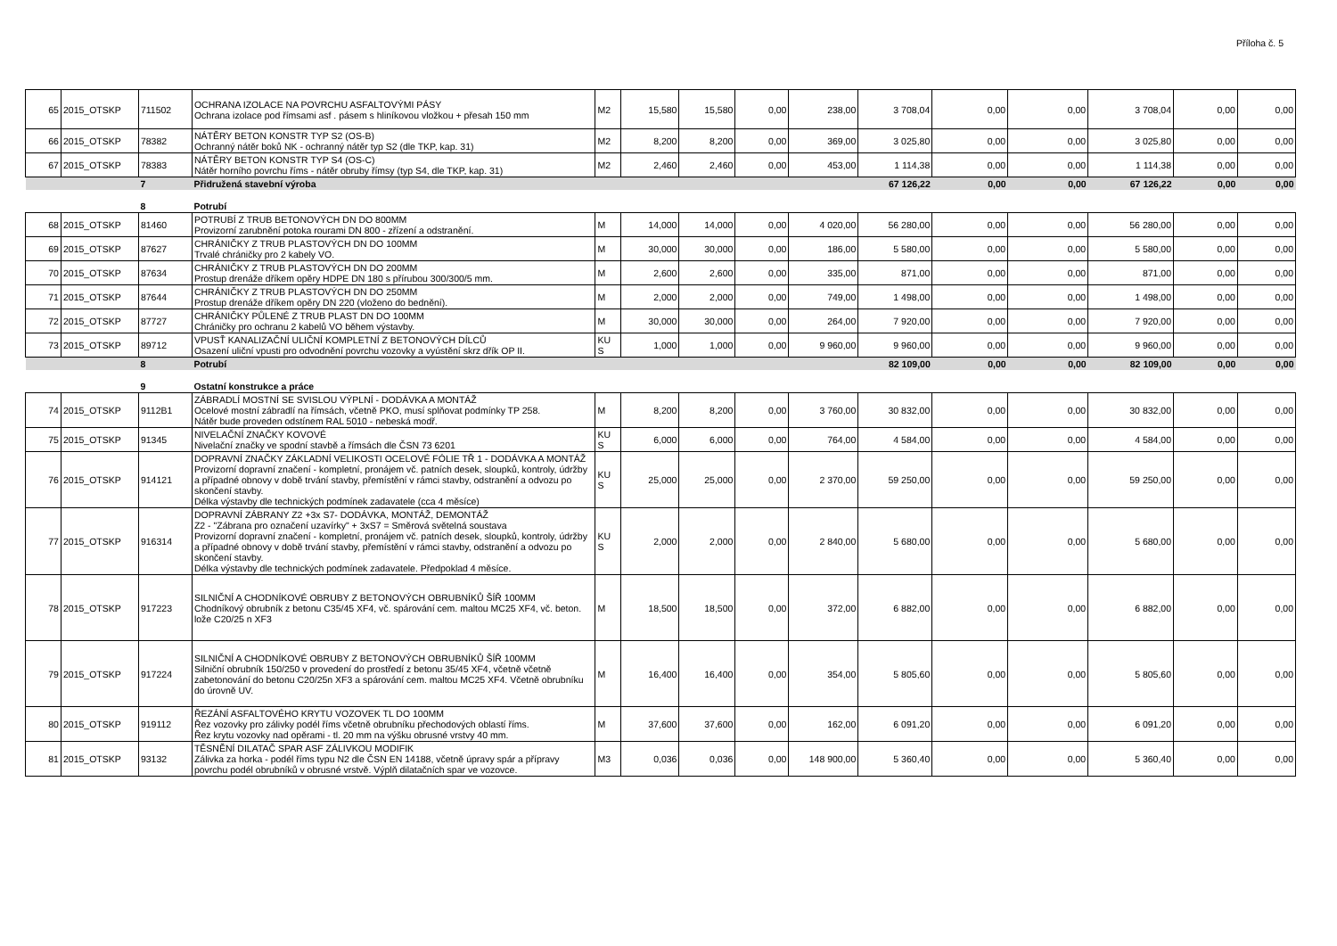Příloha č. 5
| 65 | 2015_OTSKP | 711502 | OCHRANA IZOLACE NA POVRCHU ASFALTOVÝMI PÁSY Ochrana izolace pod římsami asf . pásem s hliníkovou vložkou + přesah 150 mm | M2 | 15,580 | 15,580 | 0,00 | 238,00 | 3 708,04 | 0,00 | 0,00 | 3 708,04 | 0,00 | 0,00 |
| 66 | 2015_OTSKP | 78382 | NÁTĚRY BETON KONSTR TYP S2 (OS-B) Ochranný nátěr boků NK - ochranný nátěr typ S2 (dle TKP, kap. 31) | M2 | 8,200 | 8,200 | 0,00 | 369,00 | 3 025,80 | 0,00 | 0,00 | 3 025,80 | 0,00 | 0,00 |
| 67 | 2015_OTSKP | 78383 | NÁTĚRY BETON KONSTR TYP S4 (OS-C) Nátěr horního povrchu říms - nátěr obruby římsy (typ S4, dle TKP, kap. 31) | M2 | 2,460 | 2,460 | 0,00 | 453,00 | 1 114,38 | 0,00 | 0,00 | 1 114,38 | 0,00 | 0,00 |
| | | 7 | Přidružená stavební výroba | | | | | | 67 126,22 | 0,00 | 0,00 | 67 126,22 | 0,00 | 0,00 |
| | | 8 | Potrubí | | | | | | | | | | | |
| 68 | 2015_OTSKP | 81460 | POTRUBÍ Z TRUB BETONOVÝCH DN DO 800MM Provizorní zarubnění potoka rourami DN 800 - zřízení a odstranění. | M | 14,000 | 14,000 | 0,00 | 4 020,00 | 56 280,00 | 0,00 | 0,00 | 56 280,00 | 0,00 | 0,00 |
| 69 | 2015_OTSKP | 87627 | CHRÁNIČKY Z TRUB PLASTOVÝCH DN DO 100MM Trvalé chráničky pro 2 kabely VO. | M | 30,000 | 30,000 | 0,00 | 186,00 | 5 580,00 | 0,00 | 0,00 | 5 580,00 | 0,00 | 0,00 |
| 70 | 2015_OTSKP | 87634 | CHRÁNIČKY Z TRUB PLASTOVÝCH DN DO 200MM Prostup drenáže dříkem opěry HDPE DN 180 s přírubou 300/300/5 mm. | M | 2,600 | 2,600 | 0,00 | 335,00 | 871,00 | 0,00 | 0,00 | 871,00 | 0,00 | 0,00 |
| 71 | 2015_OTSKP | 87644 | CHRÁNIČKY Z TRUB PLASTOVÝCH DN DO 250MM Prostup drenáže dříkem opěry DN 220 (vloženo do bednění). | M | 2,000 | 2,000 | 0,00 | 749,00 | 1 498,00 | 0,00 | 0,00 | 1 498,00 | 0,00 | 0,00 |
| 72 | 2015_OTSKP | 87727 | CHRÁNIČKY PŮLENÉ Z TRUB PLAST DN DO 100MM Chráničky pro ochranu 2 kabelů VO během výstavby. | M | 30,000 | 30,000 | 0,00 | 264,00 | 7 920,00 | 0,00 | 0,00 | 7 920,00 | 0,00 | 0,00 |
| 73 | 2015_OTSKP | 89712 | VPUSŤ KANALIZAČNÍ ULIČNÍ KOMPLETNÍ Z BETONOVÝCH DÍLCŮ Osazení uliční vpusti pro odvodnění povrchu vozovky a vyústění skrz dřík OP II. | KU S | 1,000 | 1,000 | 0,00 | 9 960,00 | 9 960,00 | 0,00 | 0,00 | 9 960,00 | 0,00 | 0,00 |
| | | 8 | Potrubí | | | | | | 82 109,00 | 0,00 | 0,00 | 82 109,00 | 0,00 | 0,00 |
| | | 9 | Ostatní konstrukce a práce | | | | | | | | | | | |
| 74 | 2015_OTSKP | 9112B1 | ZÁBRADLÍ MOSTNÍ SE SVISLOU VÝPLNÍ - DODÁVKA A MONTÁŽ Ocelové mostní zábradlí na římsách, včetně PKO, musí splňovat podmínky TP 258. Nátěr bude proveden odstínem RAL 5010 - nebeská modř. | M | 8,200 | 8,200 | 0,00 | 3 760,00 | 30 832,00 | 0,00 | 0,00 | 30 832,00 | 0,00 | 0,00 |
| 75 | 2015_OTSKP | 91345 | NIVELAČNÍ ZNAČKY KOVOVÉ Nivelační značky ve spodní stavbě a římsách dle ČSN 73 6201 | KU S | 6,000 | 6,000 | 0,00 | 764,00 | 4 584,00 | 0,00 | 0,00 | 4 584,00 | 0,00 | 0,00 |
| 76 | 2015_OTSKP | 914121 | DOPRAVNÍ ZNAČKY ZÁKLADNÍ VELIKOSTI OCELOVÉ FÓLIE TŘ 1 - DODÁVKA A MONTÁŽ Provizorní dopravní značení - kompletní, pronájem vč. patních desek, sloupků, kontroly, údržby a případné obnovy v době trvání stavby, přemístění v rámci stavby, odstranění a odvozu po skončení stavby. Délka výstavby dle technických podmínek zadavatele (cca 4 měsíce) | KU S | 25,000 | 25,000 | 0,00 | 2 370,00 | 59 250,00 | 0,00 | 0,00 | 59 250,00 | 0,00 | 0,00 |
| 77 | 2015_OTSKP | 916314 | DOPRAVNÍ ZÁBRANY Z2 +3x S7- DODÁVKA, MONTÁŽ, DEMONTÁŽ Z2 - "Zábrana pro označení uzavírky" + 3xS7 = Směrová světelná soustava Provizorní dopravní značení - kompletní, pronájem vč. patních desek, sloupků, kontroly, údržby a případné obnovy v době trvání stavby, přemístění v rámci stavby, odstranění a odvozu po skončení stavby. Délka výstavby dle technických podmínek zadavatele. Předpoklad 4 měsíce. | KU S | 2,000 | 2,000 | 0,00 | 2 840,00 | 5 680,00 | 0,00 | 0,00 | 5 680,00 | 0,00 | 0,00 |
| 78 | 2015_OTSKP | 917223 | SILNIČNÍ A CHODNÍKOVÉ OBRUBY Z BETONOVÝCH OBRUBNÍKŮ ŠÍŘ 100MM Chodníkový obrubník z betonu C35/45 XF4, vč. spárování cem. maltou MC25 XF4, vč. beton. lože C20/25 n XF3 | M | 18,500 | 18,500 | 0,00 | 372,00 | 6 882,00 | 0,00 | 0,00 | 6 882,00 | 0,00 | 0,00 |
| 79 | 2015_OTSKP | 917224 | SILNIČNÍ A CHODNÍKOVÉ OBRUBY Z BETONOVÝCH OBRUBNÍKŮ ŠÍŘ 100MM Silniční obrubník 150/250 v provedení do prostředí z betonu 35/45 XF4, včetně včetně zabetonování do betonu C20/25n XF3 a spárování cem. maltou MC25 XF4. Včetně obrubníku do úrovně UV. | M | 16,400 | 16,400 | 0,00 | 354,00 | 5 805,60 | 0,00 | 0,00 | 5 805,60 | 0,00 | 0,00 |
| 80 | 2015_OTSKP | 919112 | ŘEZÁNÍ ASFALTOVÉHO KRYTU VOZOVEK TL DO 100MM Řez vozovky pro zálivky podél říms včetně obrubníku přechodových oblastí říms. Řez krytu vozovky nad opěrami - tl. 20 mm na výšku obrusné vrstvy 40 mm. | M | 37,600 | 37,600 | 0,00 | 162,00 | 6 091,20 | 0,00 | 0,00 | 6 091,20 | 0,00 | 0,00 |
| 81 | 2015_OTSKP | 93132 | TĚSNĚNÍ DILATAČ SPAR ASF ZÁLIVKOU MODIFIK Zálivka za horka - podél říms typu N2 dle ČSN EN 14188, včetně úpravy spár a přípravy povrchu podél obrubníků v obrusné vrstvě. Výplň dilatačních spar ve vozovce. | M3 | 0,036 | 0,036 | 0,00 | 148 900,00 | 5 360,40 | 0,00 | 0,00 | 5 360,40 | 0,00 | 0,00 |